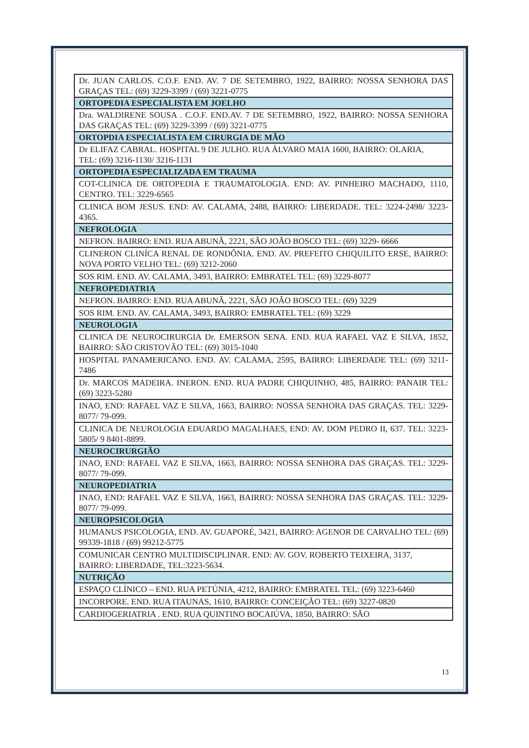| Dr. JUAN CARLOS. C.O.F. END. AV. 7 DE SETEMBRO, 1922, BAIRRO: NOSSA SENHORA DAS GRAÇAS TEL: (69) 3229-3399 / (69) 3221-0775 |
| ORTOPEDIA ESPECIALISTA EM JOELHO |
| Dra. WALDIRENE SOUSA . C.O.F. END.AV. 7 DE SETEMBRO, 1922, BAIRRO: NOSSA SENHORA DAS GRAÇAS TEL: (69) 3229-3399 / (69) 3221-0775 |
| ORTOPDIA ESPECIALISTA EM CIRURGIA DE MÃO |
| Dr ELIFAZ CABRAL. HOSPITAL 9 DE JULHO. RUA ÁLVARO MAIA 1600, BAIRRO: OLARIA, TEL: (69) 3216-1130/ 3216-1131 |
| ORTOPEDIA ESPECIALIZADA EM TRAUMA |
| COT-CLINICA DE ORTOPEDIA E TRAUMATOLOGIA. END: AV. PINHEIRO MACHADO, 1110, CENTRO. TEL: 3229-6565 |
| CLINICA BOM JESUS. END: AV. CALAMA, 2488, BAIRRO: LIBERDADE. TEL: 3224-2498/ 3223-4365. |
| NEFROLOGIA |
| NEFRON. BAIRRO: END. RUA ABUNÃ, 2221, SÃO JOÃO BOSCO TEL: (69) 3229- 6666 |
| CLINERON CLINÍCA RENAL DE RONDÔNIA. END. AV. PREFEITO CHIQUILITO ERSE, BAIRRO: NOVA PORTO VELHO TEL: (69) 3212-2060 |
| SOS RIM. END. AV. CALAMA, 3493, BAIRRO: EMBRATEL TEL: (69) 3229-8077 |
| NEFROPEDIATRIA |
| NEFRON. BAIRRO: END. RUA ABUNÃ, 2221, SÃO JOÃO BOSCO TEL: (69) 3229 |
| SOS RIM. END. AV. CALAMA, 3493, BAIRRO: EMBRATEL TEL: (69) 3229 |
| NEUROLOGIA |
| CLINICA DE NEUROCIRURGIA Dr. EMERSON SENA. END. RUA RAFAEL VAZ E SILVA, 1852, BAIRRO: SÃO CRISTOVÃO TEL: (69) 3015-1040 |
| HOSPITAL PANAMERICANO. END. AV. CALAMA, 2595, BAIRRO: LIBERDADE TEL: (69) 3211-7486 |
| Dr. MARCOS MADEIRA. INERON. END. RUA PADRE CHIQUINHO, 485, BAIRRO: PANAIR TEL: (69) 3223-5280 |
| INAO, END: RAFAEL VAZ E SILVA, 1663, BAIRRO: NOSSA SENHORA DAS GRAÇAS. TEL: 3229-8077/ 79-099. |
| CLINICA DE NEUROLOGIA EDUARDO MAGALHAES, END: AV. DOM PEDRO II, 637. TEL: 3223-5805/ 9 8401-8899. |
| NEUROCIRURGIÃO |
| INAO, END: RAFAEL VAZ E SILVA, 1663, BAIRRO: NOSSA SENHORA DAS GRAÇAS. TEL: 3229-8077/ 79-099. |
| NEUROPEDIATRIA |
| INAO, END: RAFAEL VAZ E SILVA, 1663, BAIRRO: NOSSA SENHORA DAS GRAÇAS. TEL: 3229-8077/ 79-099. |
| NEUROPSICOLOGIA |
| HUMANUS PSICOLOGIA, END. AV. GUAPORÉ, 3421, BAIRRO: AGENOR DE CARVALHO TEL: (69) 99339-1818 / (69) 99212-5775 |
| COMUNICAR CENTRO MULTIDISCIPLINAR. END: AV. GOV. ROBERTO TEIXEIRA, 3137, BAIRRO: LIBERDADE, TEL:3223-5634. |
| NUTRIÇÃO |
| ESPAÇO CLÍNICO – END. RUA PETÚNIA, 4212, BAIRRO: EMBRATEL TEL: (69) 3223-6460 |
| INCORPORE. END. RUA ITAUNAS, 1610, BAIRRO: CONCEIÇÃO TEL: (69) 3227-0820 |
| CARDIOGERIATRIA . END. RUA QUINTINO BOCAIÚVA, 1850, BAIRRO: SÃO |
13